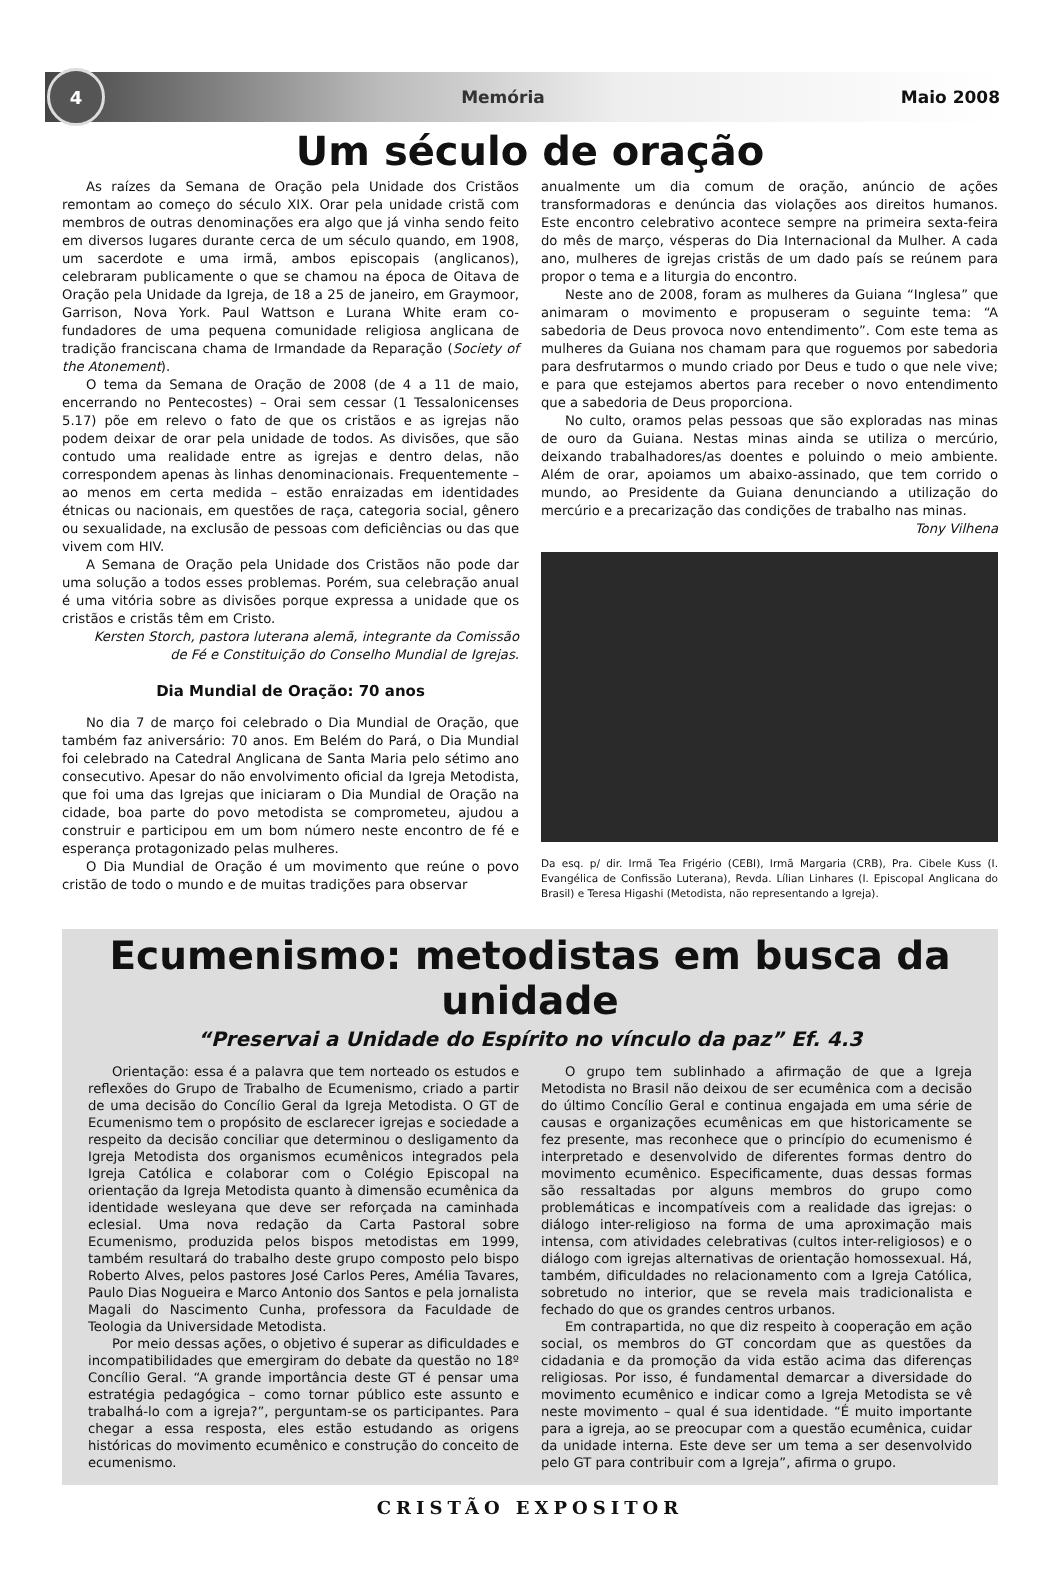4
Memória Maio 2008
Um século de oração
As raízes da Semana de Oração pela Unidade dos Cristãos remontam ao começo do século XIX. Orar pela unidade cristã com membros de outras denominações era algo que já vinha sendo feito em diversos lugares durante cerca de um século quando, em 1908, um sacerdote e uma irmã, ambos episcopais (anglicanos), celebraram publicamente o que se chamou na época de Oitava de Oração pela Unidade da Igreja, de 18 a 25 de janeiro, em Graymoor, Garrison, Nova York. Paul Wattson e Lurana White eram co-fundadores de uma pequena comunidade religiosa anglicana de tradição franciscana chama de Irmandade da Reparação (Society of the Atonement).
O tema da Semana de Oração de 2008 (de 4 a 11 de maio, encerrando no Pentecostes) – Orai sem cessar (1 Tessalonicenses 5.17) põe em relevo o fato de que os cristãos e as igrejas não podem deixar de orar pela unidade de todos. As divisões, que são contudo uma realidade entre as igrejas e dentro delas, não correspondem apenas às linhas denominacionais. Frequentemente – ao menos em certa medida – estão enraizadas em identidades étnicas ou nacionais, em questões de raça, categoria social, gênero ou sexualidade, na exclusão de pessoas com deficiências ou das que vivem com HIV.
A Semana de Oração pela Unidade dos Cristãos não pode dar uma solução a todos esses problemas. Porém, sua celebração anual é uma vitória sobre as divisões porque expressa a unidade que os cristãos e cristãs têm em Cristo.
Kersten Storch, pastora luterana alemã, integrante da Comissão de Fé e Constituição do Conselho Mundial de Igrejas.
Dia Mundial de Oração: 70 anos
No dia 7 de março foi celebrado o Dia Mundial de Oração, que também faz aniversário: 70 anos. Em Belém do Pará, o Dia Mundial foi celebrado na Catedral Anglicana de Santa Maria pelo sétimo ano consecutivo. Apesar do não envolvimento oficial da Igreja Metodista, que foi uma das Igrejas que iniciaram o Dia Mundial de Oração na cidade, boa parte do povo metodista se comprometeu, ajudou a construir e participou em um bom número neste encontro de fé e esperança protagonizado pelas mulheres.
O Dia Mundial de Oração é um movimento que reúne o povo cristão de todo o mundo e de muitas tradições para observar
anualmente um dia comum de oração, anúncio de ações transformadoras e denúncia das violações aos direitos humanos. Este encontro celebrativo acontece sempre na primeira sexta-feira do mês de março, vésperas do Dia Internacional da Mulher. A cada ano, mulheres de igrejas cristãs de um dado país se reúnem para propor o tema e a liturgia do encontro.
Neste ano de 2008, foram as mulheres da Guiana “Inglesa” que animaram o movimento e propuseram o seguinte tema: “A sabedoria de Deus provoca novo entendimento”. Com este tema as mulheres da Guiana nos chamam para que roguemos por sabedoria para desfrutarmos o mundo criado por Deus e tudo o que nele vive; e para que estejamos abertos para receber o novo entendimento que a sabedoria de Deus proporciona.
No culto, oramos pelas pessoas que são exploradas nas minas de ouro da Guiana. Nestas minas ainda se utiliza o mercúrio, deixando trabalhadores/as doentes e poluindo o meio ambiente. Além de orar, apoiamos um abaixo-assinado, que tem corrido o mundo, ao Presidente da Guiana denunciando a utilização do mercúrio e a precarização das condições de trabalho nas minas.
Tony Vilhena
Da esq. p/ dir. Irmã Tea Frigério (CEBI), Irmã Margaria (CRB), Pra. Cibele Kuss (I. Evangélica de Confissão Luterana), Revda. Lílian Linhares (I. Episcopal Anglicana do Brasil) e Teresa Higashi (Metodista, não representando a Igreja).
Ecumenismo: metodistas em busca da unidade
“Preservai a Unidade do Espírito no vínculo da paz” Ef. 4.3
Orientação: essa é a palavra que tem norteado os estudos e reflexões do Grupo de Trabalho de Ecumenismo, criado a partir de uma decisão do Concílio Geral da Igreja Metodista. O GT de Ecumenismo tem o propósito de esclarecer igrejas e sociedade a respeito da decisão conciliar que determinou o desligamento da Igreja Metodista dos organismos ecumênicos integrados pela Igreja Católica e colaborar com o Colégio Episcopal na orientação da Igreja Metodista quanto à dimensão ecumênica da identidade wesleyana que deve ser reforçada na caminhada eclesial. Uma nova redação da Carta Pastoral sobre Ecumenismo, produzida pelos bispos metodistas em 1999, também resultará do trabalho deste grupo composto pelo bispo Roberto Alves, pelos pastores José Carlos Peres, Amélia Tavares, Paulo Dias Nogueira e Marco Antonio dos Santos e pela jornalista Magali do Nascimento Cunha, professora da Faculdade de Teologia da Universidade Metodista.
Por meio dessas ações, o objetivo é superar as dificuldades e incompatibilidades que emergiram do debate da questão no 18º Concílio Geral. “A grande importância deste GT é pensar uma estratégia pedagógica – como tornar público este assunto e trabalhá-lo com a igreja?”, perguntam-se os participantes. Para chegar a essa resposta, eles estão estudando as origens históricas do movimento ecumênico e construção do conceito de ecumenismo.
O grupo tem sublinhado a afirmação de que a Igreja Metodista no Brasil não deixou de ser ecumênica com a decisão do último Concílio Geral e continua engajada em uma série de causas e organizações ecumênicas em que historicamente se fez presente, mas reconhece que o princípio do ecumenismo é interpretado e desenvolvido de diferentes formas dentro do movimento ecumênico. Especificamente, duas dessas formas são ressaltadas por alguns membros do grupo como problemáticas e incompatíveis com a realidade das igrejas: o diálogo inter-religioso na forma de uma aproximação mais intensa, com atividades celebrativas (cultos inter-religiosos) e o diálogo com igrejas alternativas de orientação homossexual. Há, também, dificuldades no relacionamento com a Igreja Católica, sobretudo no interior, que se revela mais tradicionalista e fechado do que os grandes centros urbanos.
Em contrapartida, no que diz respeito à cooperação em ação social, os membros do GT concordam que as questões da cidadania e da promoção da vida estão acima das diferenças religiosas. Por isso, é fundamental demarcar a diversidade do movimento ecumênico e indicar como a Igreja Metodista se vê neste movimento – qual é sua identidade. “É muito importante para a igreja, ao se preocupar com a questão ecumênica, cuidar da unidade interna. Este deve ser um tema a ser desenvolvido pelo GT para contribuir com a Igreja”, afirma o grupo.
CRISTÃO EXPOSITOR